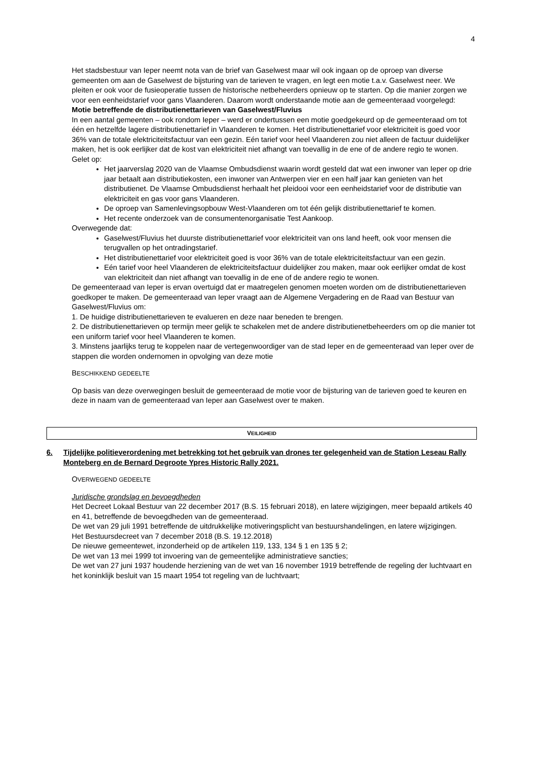4
Het stadsbestuur van Ieper neemt nota van de brief van Gaselwest maar wil ook ingaan op de oproep van diverse gemeenten om aan de Gaselwest de bijsturing van de tarieven te vragen, en legt een motie t.a.v. Gaselwest neer. We pleiten er ook voor de fusieoperatie tussen de historische netbeheerders opnieuw op te starten. Op die manier zorgen we voor een eenheidstarief voor gans Vlaanderen. Daarom wordt onderstaande motie aan de gemeenteraad voorgelegd:
Motie betreffende de distributienettarieven van Gaselwest/Fluvius
In een aantal gemeenten – ook rondom Ieper – werd er ondertussen een motie goedgekeurd op de gemeenteraad om tot één en hetzelfde lagere distributienettarief in Vlaanderen te komen. Het distributienettarief voor elektriciteit is goed voor 36% van de totale elektriciteitsfactuur van een gezin. Eén tarief voor heel Vlaanderen zou niet alleen de factuur duidelijker maken, het is ook eerlijker dat de kost van elektriciteit niet afhangt van toevallig in de ene of de andere regio te wonen.
Gelet op:
Het jaarverslag 2020 van de Vlaamse Ombudsdienst waarin wordt gesteld dat wat een inwoner van Ieper op drie jaar betaalt aan distributiekosten, een inwoner van Antwerpen vier en een half jaar kan genieten van het distributienet. De Vlaamse Ombudsdienst herhaalt het pleidooi voor een eenheidstarief voor de distributie van elektriciteit en gas voor gans Vlaanderen.
De oproep van Samenlevingsopbouw West-Vlaanderen om tot één gelijk distributienettarief te komen.
Het recente onderzoek van de consumentenorganisatie Test Aankoop.
Overwegende dat:
Gaselwest/Fluvius het duurste distributienettarief voor elektriciteit van ons land heeft, ook voor mensen die terugvallen op het ontradingstarief.
Het distributienettarief voor elektriciteit goed is voor 36% van de totale elektriciteitsfactuur van een gezin.
Eén tarief voor heel Vlaanderen de elektriciteitsfactuur duidelijker zou maken, maar ook eerlijker omdat de kost van elektriciteit dan niet afhangt van toevallig in de ene of de andere regio te wonen.
De gemeenteraad van Ieper is ervan overtuigd dat er maatregelen genomen moeten worden om de distributienettarieven goedkoper te maken. De gemeenteraad van Ieper vraagt aan de Algemene Vergadering en de Raad van Bestuur van Gaselwest/Fluvius om:
1. De huidige distributienettarieven te evalueren en deze naar beneden te brengen.
2. De distributienettarieven op termijn meer gelijk te schakelen met de andere distributienetbeheerders om op die manier tot een uniform tarief voor heel Vlaanderen te komen.
3. Minstens jaarlijks terug te koppelen naar de vertegenwoordiger van de stad Ieper en de gemeenteraad van Ieper over de stappen die worden ondernomen in opvolging van deze motie
BESCHIKKEND GEDEELTE
Op basis van deze overwegingen besluit de gemeenteraad de motie voor de bijsturing van de tarieven goed te keuren en deze in naam van de gemeenteraad van Ieper aan Gaselwest over te maken.
VEILIGHEID
6. Tijdelijke politieverordening met betrekking tot het gebruik van drones ter gelegenheid van de Station Leseau Rally Monteberg en de Bernard Degroote Ypres Historic Rally 2021.
OVERWEGEND GEDEELTE
Juridische grondslag en bevoegdheden
Het Decreet Lokaal Bestuur van 22 december 2017 (B.S. 15 februari 2018), en latere wijzigingen, meer bepaald artikels 40 en 41, betreffende de bevoegdheden van de gemeenteraad.
De wet van 29 juli 1991 betreffende de uitdrukkelijke motiveringsplicht van bestuurshandelingen, en latere wijzigingen.
Het Bestuursdecreet van 7 december 2018 (B.S. 19.12.2018)
De nieuwe gemeentewet, inzonderheid op de artikelen 119, 133, 134 § 1 en 135 § 2;
De wet van 13 mei 1999 tot invoering van de gemeentelijke administratieve sancties;
De wet van 27 juni 1937 houdende herziening van de wet van 16 november 1919 betreffende de regeling der luchtvaart en het koninklijk besluit van 15 maart 1954 tot regeling van de luchtvaart;